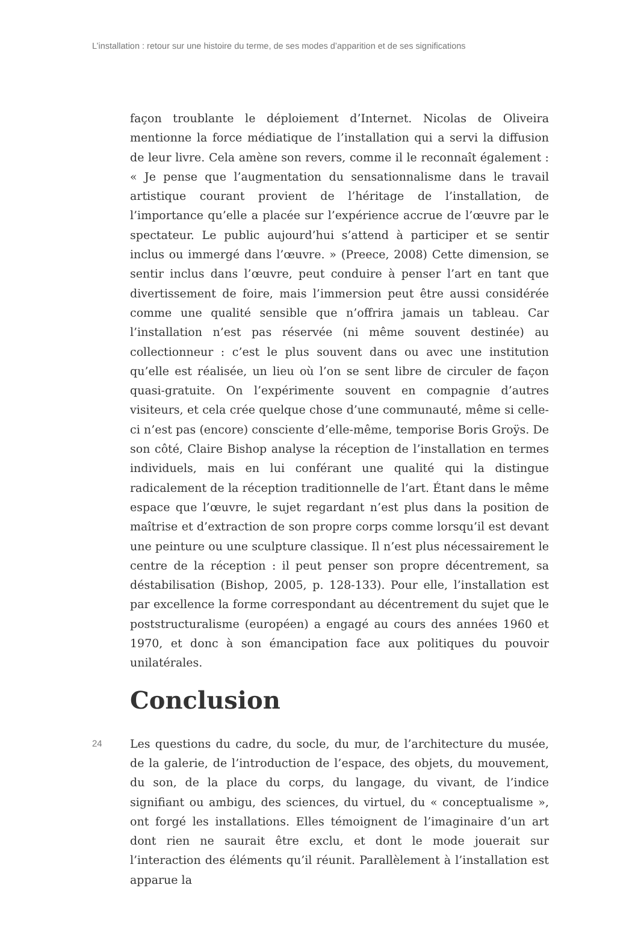L’installation : retour sur une histoire du terme, de ses modes d’apparition et de ses significations
façon troublante le déploiement d’Internet. Nicolas de Oliveira mentionne la force médiatique de l’installation qui a servi la diffusion de leur livre. Cela amène son revers, comme il le reconnaît également : « Je pense que l’augmentation du sensationnalisme dans le travail artistique courant provient de l’héritage de l’installation, de l’importance qu’elle a placée sur l’expérience accrue de l’œuvre par le spectateur. Le public aujourd’hui s’attend à participer et se sentir inclus ou immergé dans l’œuvre. » (Preece, 2008) Cette dimension, se sentir inclus dans l’œuvre, peut conduire à penser l’art en tant que divertissement de foire, mais l’immersion peut être aussi considérée comme une qualité sensible que n’offrira jamais un tableau. Car l’installation n’est pas réservée (ni même souvent destinée) au collectionneur : c’est le plus souvent dans ou avec une institution qu’elle est réalisée, un lieu où l’on se sent libre de circuler de façon quasi-gratuite. On l’expérimente souvent en compagnie d’autres visiteurs, et cela crée quelque chose d’une communauté, même si celle-ci n’est pas (encore) consciente d’elle-même, temporise Boris Groÿs. De son côté, Claire Bishop analyse la réception de l’installation en termes individuels, mais en lui conférant une qualité qui la distingue radicalement de la réception traditionnelle de l’art. Étant dans le même espace que l’œuvre, le sujet regardant n’est plus dans la position de maîtrise et d’extraction de son propre corps comme lorsqu’il est devant une peinture ou une sculpture classique. Il n’est plus nécessairement le centre de la réception : il peut penser son propre décentrement, sa déstabilisation (Bishop, 2005, p. 128-133). Pour elle, l’installation est par excellence la forme correspondant au décentrement du sujet que le poststructuralisme (européen) a engagé au cours des années 1960 et 1970, et donc à son émancipation face aux politiques du pouvoir unilatérales.
Conclusion
24
Les questions du cadre, du socle, du mur, de l’architecture du musée, de la galerie, de l’introduction de l’espace, des objets, du mouvement, du son, de la place du corps, du langage, du vivant, de l’indice signifiant ou ambigu, des sciences, du virtuel, du « conceptualisme », ont forgé les installations. Elles témoignent de l’imaginaire d’un art dont rien ne saurait être exclu, et dont le mode jouerait sur l’interaction des éléments qu’il réunit. Parallèlement à l’installation est apparue la